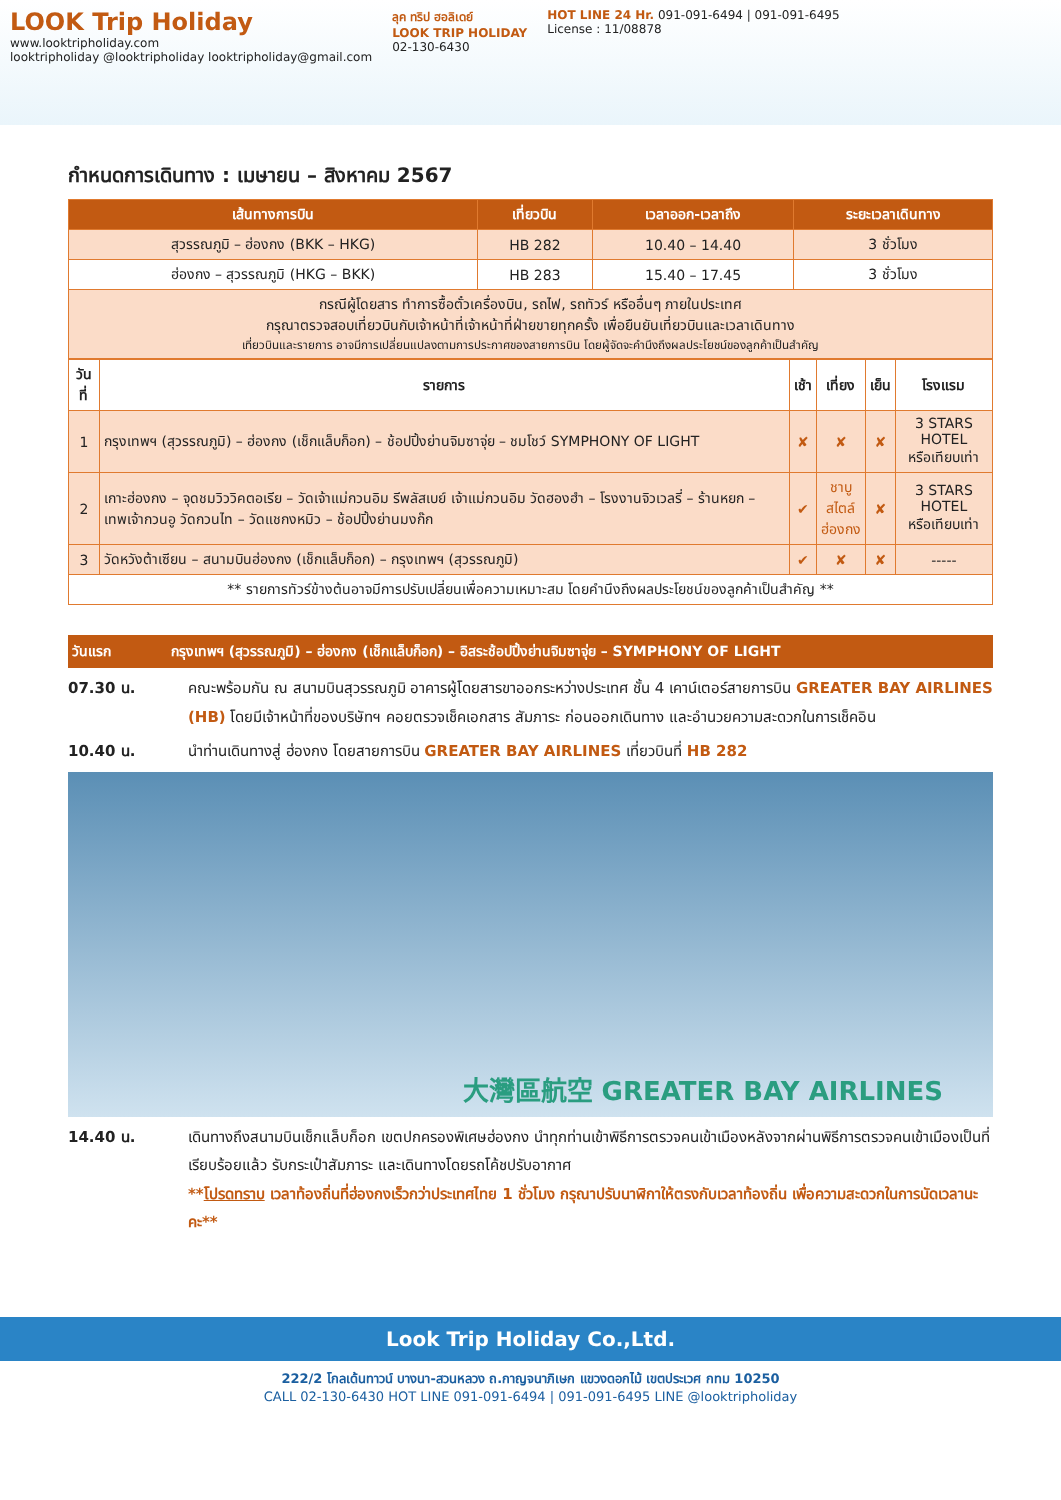LOOK Trip Holiday
www.looktripholiday.com
looktripholiday @looktripholiday looktripholiday@gmail.com
ลุค ทริป ฮอลิเดย์
LOOK TRIP HOLIDAY
02-130-6430
HOT LINE 24 Hr. 091-091-6494 | 091-091-6495
License : 11/08878
กำหนดการเดินทาง : เมษายน – สิงหาคม 2567
| เส้นทางการบิน | เที่ยวบิน | เวลาออก-เวลาถึง | ระยะเวลาเดินทาง |
| --- | --- | --- | --- |
| สุวรรณภูมิ – ฮ่องกง (BKK – HKG) | HB 282 | 10.40 – 14.40 | 3 ชั่วโมง |
| ฮ่องกง – สุวรรณภูมิ (HKG – BKK) | HB 283 | 15.40 – 17.45 | 3 ชั่วโมง |
| กรณีผู้โดยสาร ทำการซื้อตั๋วเครื่องบิน, รถไฟ, รถทัวร์ หรืออื่นๆ ภายในประเทศ กรุณาตรวจสอบเที่ยวบินกับเจ้าหน้าที่เจ้าหน้าที่ฝ่ายขายทุกครั้ง เพื่อยืนยันเที่ยวบินและเวลาเดินทาง เที่ยวบินและรายการ อาจมีการเปลี่ยนแปลงตามการประกาศของสายการบิน โดยผู้จัดจะคำนึงถึงผลประโยชน์ของลูกค้าเป็นสำคัญ | | | |
| วันที่ | รายการ | เช้า | เที่ยง | เย็น | โรงแรม |
| --- | --- | --- | --- | --- | --- |
| 1 | กรุงเทพฯ (สุวรรณภูมิ) – ฮ่องกง (เช็กแล็บก็อก) – ช้อปปิ้งย่านจิมซาจุ่ย – ชมโชว์ SYMPHONY OF LIGHT | ✘ | ✘ | ✘ | 3 STARS HOTEL หรือเทียบเท่า |
| 2 | เกาะฮ่องกง – จุดชมวิววิคตอเรีย – วัดเจ้าแม่กวนอิม รีพลัสเบย์ เจ้าแม่กวนอิม วัดฮองฮำ – โรงงานจิวเวลรี่ – ร้านหยก – เทพเจ้ากวนอู วัดกวนไท – วัดแชกงหมิว – ช้อปปิ้งย่านมงก๊ก | ✔ | ชาบู สไตล์ ฮ่องกง | ✘ | 3 STARS HOTEL หรือเทียบเท่า |
| 3 | วัดหวังต้าเซียน – สนามบินฮ่องกง (เช็กแล็บก็อก) – กรุงเทพฯ (สุวรรณภูมิ) | ✔ | ✘ | ✘ | ----- |
| ** รายการทัวร์ข้างต้นอาจมีการปรับเปลี่ยนเพื่อความเหมาะสม โดยคำนึงถึงผลประโยชน์ของลูกค้าเป็นสำคัญ ** | | | | | |
วันแรก กรุงเทพฯ (สุวรรณภูมิ) – ฮ่องกง (เช็กแล็บก็อก) – อิสระช้อปปิ้งย่านจิมซาจุ่ย – SYMPHONY OF LIGHT
07.30 น. คณะพร้อมกัน ณ สนามบินสุวรรณภูมิ อาคารผู้โดยสารขาออกระหว่างประเทศ ชั้น 4 เคาน์เตอร์สายการบิน GREATER BAY AIRLINES (HB) โดยมีเจ้าหน้าที่ของบริษัทฯ คอยตรวจเช็คเอกสาร สัมภาระ ก่อนออกเดินทาง และอำนวยความสะดวกในการเช็คอิน
10.40 น. นำท่านเดินทางสู่ ฮ่องกง โดยสายการบิน GREATER BAY AIRLINES เที่ยวบินที่ HB 282
大灣區航空 GREATER BAY AIRLINES
14.40 น. เดินทางถึงสนามบินเช็กแล็บก็อก เขตปกครองพิเศษฮ่องกง นำทุกท่านเข้าพิธีการตรวจคนเข้าเมืองหลังจากผ่านพิธีการตรวจคนเข้าเมืองเป็นที่เรียบร้อยแล้ว รับกระเป๋าสัมภาระ และเดินทางโดยรถโค้ชปรับอากาศ
**โปรดทราบ เวลาท้องถิ่นที่ฮ่องกงเร็วกว่าประเทศไทย 1 ชั่วโมง กรุณาปรับนาฬิกาให้ตรงกับเวลาท้องถิ่น เพื่อความสะดวกในการนัดเวลานะคะ**
Look Trip Holiday Co.,Ltd.
222/2 โกลเด้นทาวน์ บางนา-สวนหลวง ถ.กาญจนาภิเษก แขวงดอกไม้ เขตประเวศ กทม 10250
CALL 02-130-6430 HOT LINE 091-091-6494 | 091-091-6495 LINE @looktripholiday